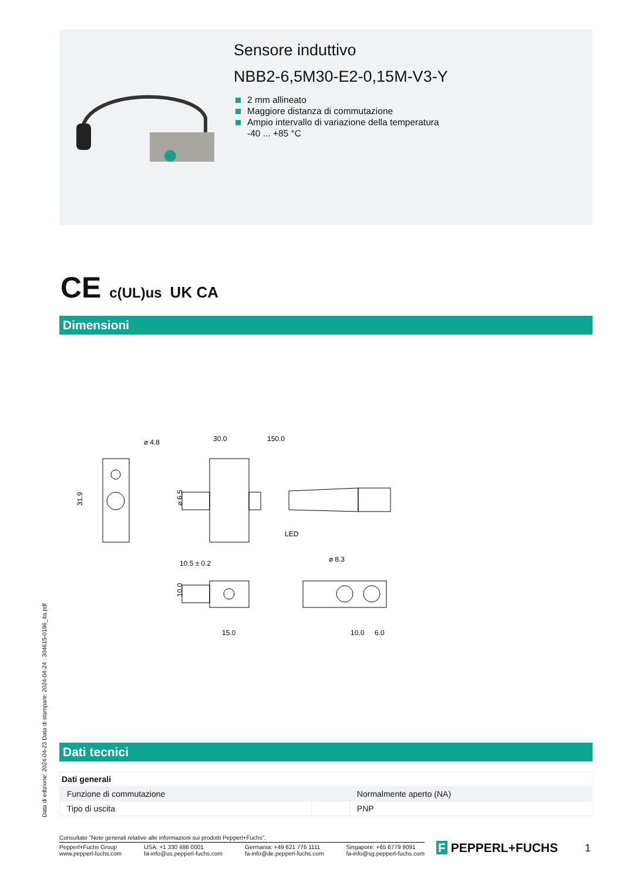Sensore induttivo
NBB2-6,5M30-E2-0,15M-V3-Y
2 mm allineato
Maggiore distanza di commutazione
Ampio intervallo di variazione della temperatura
-40 ... +85 °C
CE c(UL)us UK CA
Dimensioni
⌀ 4.8
31.9
30.0
150.0
LED
10.5 ± 0.2
⌀ 8.3
⌀ 6.5
10.0
15.0
10.0
6.0
Data di edizione: 2024-04-23 Data di stampare: 2024-04-24 : 304615-0196_ita.pdf
Dati tecnici
| Dati generali | | |
| --- | --- | --- |
| Funzione di commutazione | | Normalmente aperto (NA) |
| Tipo di uscita | | PNP |
Consultate "Note generali relative alle informazioni sui prodotti Pepperl+Fuchs".
Pepperl+Fuchs Group
www.pepperl-fuchs.com
USA: +1 330 486 0001
fa-info@us.pepperl-fuchs.com
Germania: +49 621 776 1111
fa-info@de.pepperl-fuchs.com
Singapore: +65 6779 9091
fa-info@sg.pepperl-fuchs.com
F PEPPERL+FUCHS 1